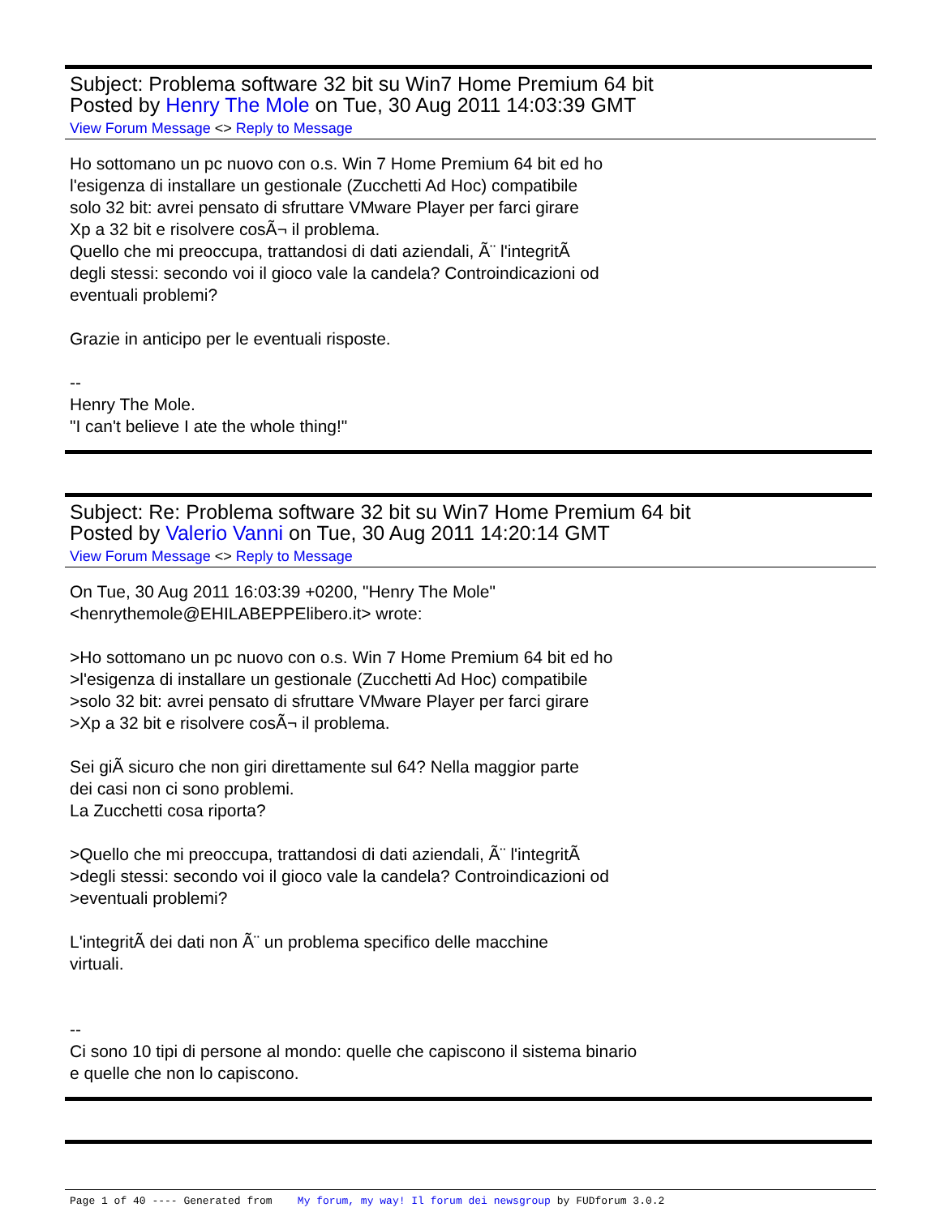Subject: Problema software 32 bit su Win7 Home Premium 64 bit
Posted by Henry The Mole on Tue, 30 Aug 2011 14:03:39 GMT
View Forum Message <> Reply to Message
Ho sottomano un pc nuovo con o.s. Win 7 Home Premium 64 bit ed ho
l'esigenza di installare un gestionale (Zucchetti Ad Hoc) compatibile
solo 32 bit: avrei pensato di sfruttare VMware Player per farci girare
Xp a 32 bit e risolvere cosÃ¬ il problema.
Quello che mi preoccupa, trattandosi di dati aziendali, Ã¨ l'integritÃ
degli stessi: secondo voi il gioco vale la candela? Controindicazioni od
eventuali problemi?
Grazie in anticipo per le eventuali risposte.
--
Henry The Mole.
"I can't believe I ate the whole thing!"
Subject: Re: Problema software 32 bit su Win7 Home Premium 64 bit
Posted by Valerio Vanni on Tue, 30 Aug 2011 14:20:14 GMT
View Forum Message <> Reply to Message
On Tue, 30 Aug 2011 16:03:39 +0200, "Henry The Mole"
<henrythemole@EHILABEPPElibero.it> wrote:
>Ho sottomano un pc nuovo con o.s. Win 7 Home Premium 64 bit ed ho
>l'esigenza di installare un gestionale (Zucchetti Ad Hoc) compatibile
>solo 32 bit: avrei pensato di sfruttare VMware Player per farci girare
>Xp a 32 bit e risolvere cosÃ¬ il problema.
Sei giÃ sicuro che non giri direttamente sul 64? Nella maggior parte
dei casi non ci sono problemi.
La Zucchetti cosa riporta?
>Quello che mi preoccupa, trattandosi di dati aziendali, Ã¨ l'integritÃ
>degli stessi: secondo voi il gioco vale la candela? Controindicazioni od
>eventuali problemi?
L'integritÃ dei dati non Ã¨ un problema specifico delle macchine
virtuali.
--
Ci sono 10 tipi di persone al mondo: quelle che capiscono il sistema binario
e quelle che non lo capiscono.
Page 1 of 40 ---- Generated from My forum, my way! Il forum dei newsgroup by FUDforum 3.0.2